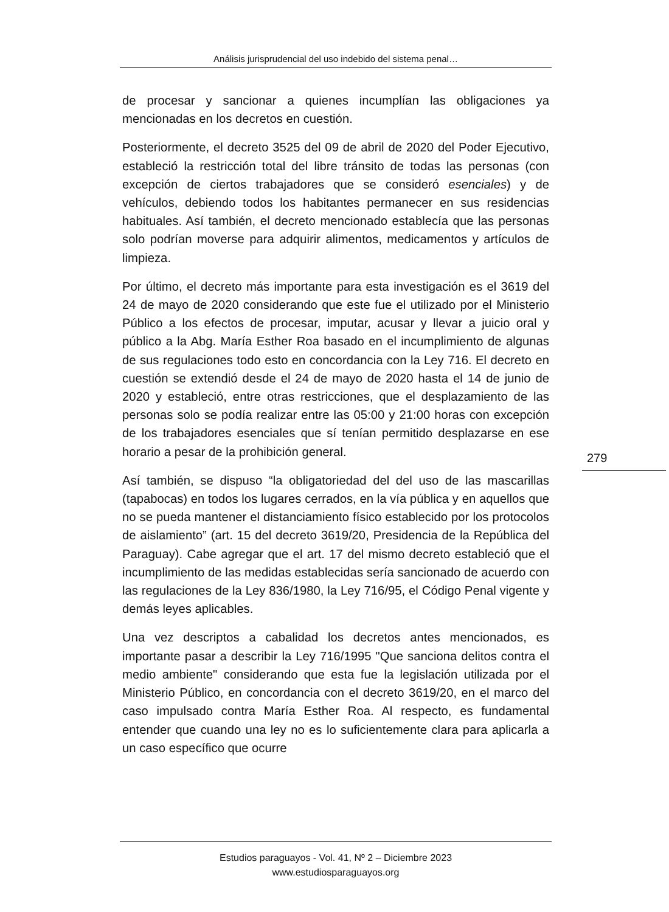Análisis jurisprudencial del uso indebido del sistema penal…
de procesar y sancionar a quienes incumplían las obligaciones ya mencionadas en los decretos en cuestión.
Posteriormente, el decreto 3525 del 09 de abril de 2020 del Poder Ejecutivo, estableció la restricción total del libre tránsito de todas las personas (con excepción de ciertos trabajadores que se consideró esenciales) y de vehículos, debiendo todos los habitantes permanecer en sus residencias habituales. Así también, el decreto mencionado establecía que las personas solo podrían moverse para adquirir alimentos, medicamentos y artículos de limpieza.
Por último, el decreto más importante para esta investigación es el 3619 del 24 de mayo de 2020 considerando que este fue el utilizado por el Ministerio Público a los efectos de procesar, imputar, acusar y llevar a juicio oral y público a la Abg. María Esther Roa basado en el incumplimiento de algunas de sus regulaciones todo esto en concordancia con la Ley 716. El decreto en cuestión se extendió desde el 24 de mayo de 2020 hasta el 14 de junio de 2020 y estableció, entre otras restricciones, que el desplazamiento de las personas solo se podía realizar entre las 05:00 y 21:00 horas con excepción de los trabajadores esenciales que sí tenían permitido desplazarse en ese horario a pesar de la prohibición general.
Así también, se dispuso “la obligatoriedad del del uso de las mascarillas (tapabocas) en todos los lugares cerrados, en la vía pública y en aquellos que no se pueda mantener el distanciamiento físico establecido por los protocolos de aislamiento” (art. 15 del decreto 3619/20, Presidencia de la República del Paraguay). Cabe agregar que el art. 17 del mismo decreto estableció que el incumplimiento de las medidas establecidas sería sancionado de acuerdo con las regulaciones de la Ley 836/1980, la Ley 716/95, el Código Penal vigente y demás leyes aplicables.
Una vez descriptos a cabalidad los decretos antes mencionados, es importante pasar a describir la Ley 716/1995 "Que sanciona delitos contra el medio ambiente" considerando que esta fue la legislación utilizada por el Ministerio Público, en concordancia con el decreto 3619/20, en el marco del caso impulsado contra María Esther Roa. Al respecto, es fundamental entender que cuando una ley no es lo suficientemente clara para aplicarla a un caso específico que ocurre
279
Estudios paraguayos - Vol. 41, Nº 2 – Diciembre 2023
www.estudiosparaguayos.org